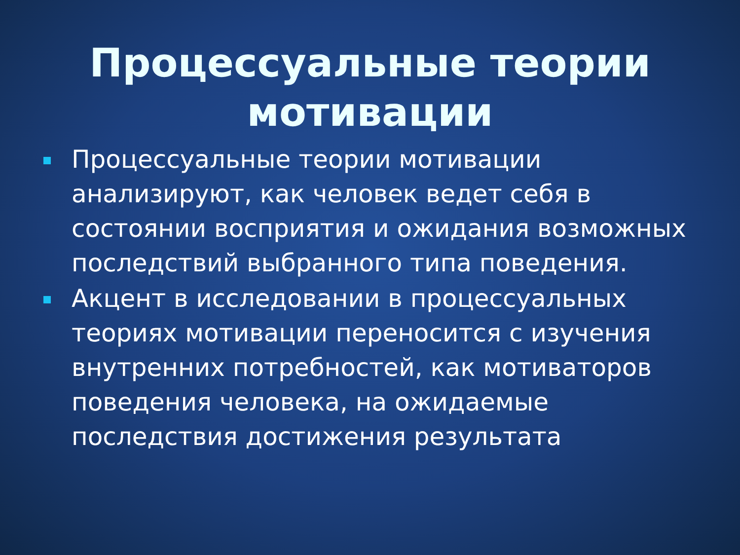Процессуальные теории мотивации
Процессуальные теории мотивации анализируют, как человек ведет себя в состоянии восприятия и ожидания возможных последствий выбранного типа поведения.
Акцент в исследовании в процессуальных теориях мотивации переносится с изучения внутренних потребностей, как мотиваторов поведения человека, на ожидаемые последствия достижения результата